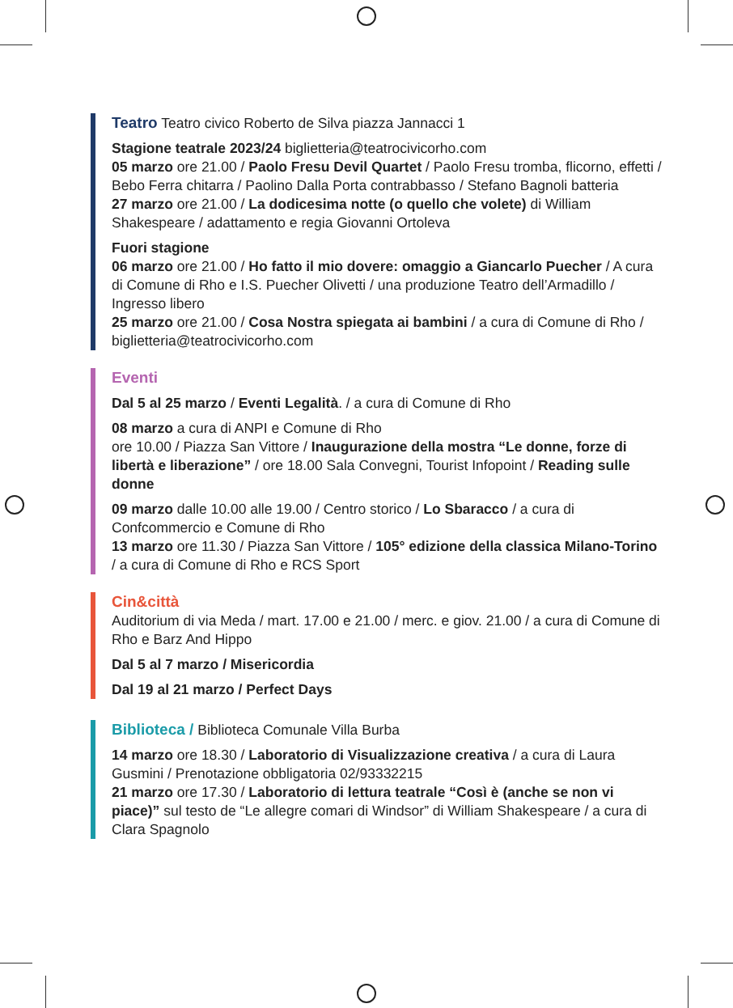Teatro Teatro civico Roberto de Silva piazza Jannacci 1
Stagione teatrale 2023/24 biglietteria@teatrocivicorho.com
05 marzo ore 21.00 / Paolo Fresu Devil Quartet / Paolo Fresu tromba, flicorno, effetti / Bebo Ferra chitarra / Paolino Dalla Porta contrabbasso / Stefano Bagnoli batteria
27 marzo ore 21.00 / La dodicesima notte (o quello che volete) di William Shakespeare / adattamento e regia Giovanni Ortoleva
Fuori stagione
06 marzo ore 21.00 / Ho fatto il mio dovere: omaggio a Giancarlo Puecher / A cura di Comune di Rho e I.S. Puecher Olivetti / una produzione Teatro dell’Armadillo / Ingresso libero
25 marzo ore 21.00 / Cosa Nostra spiegata ai bambini / a cura di Comune di Rho / biglietteria@teatrocivicorho.com
Eventi
Dal 5 al 25 marzo / Eventi Legalità. / a cura di Comune di Rho
08 marzo a cura di ANPI e Comune di Rho
ore 10.00 / Piazza San Vittore / Inaugurazione della mostra “Le donne, forze di libertà e liberazione” / ore 18.00 Sala Convegni, Tourist Infopoint / Reading sulle donne
09 marzo dalle 10.00 alle 19.00 / Centro storico / Lo Sbaracco / a cura di Confcommercio e Comune di Rho
13 marzo ore 11.30 / Piazza San Vittore / 105° edizione della classica Milano-Torino / a cura di Comune di Rho e RCS Sport
Cin&città
Auditorium di via Meda / mart. 17.00 e 21.00 / merc. e giov. 21.00 / a cura di Comune di Rho e Barz And Hippo
Dal 5 al 7 marzo / Misericordia
Dal 19 al 21 marzo / Perfect Days
Biblioteca / Biblioteca Comunale Villa Burba
14 marzo ore 18.30 / Laboratorio di Visualizzazione creativa / a cura di Laura Gusmini / Prenotazione obbligatoria 02/93332215
21 marzo ore 17.30 / Laboratorio di lettura teatrale “Così è (anche se non vi piace)” sul testo de “Le allegre comari di Windsor” di William Shakespeare / a cura di Clara Spagnolo